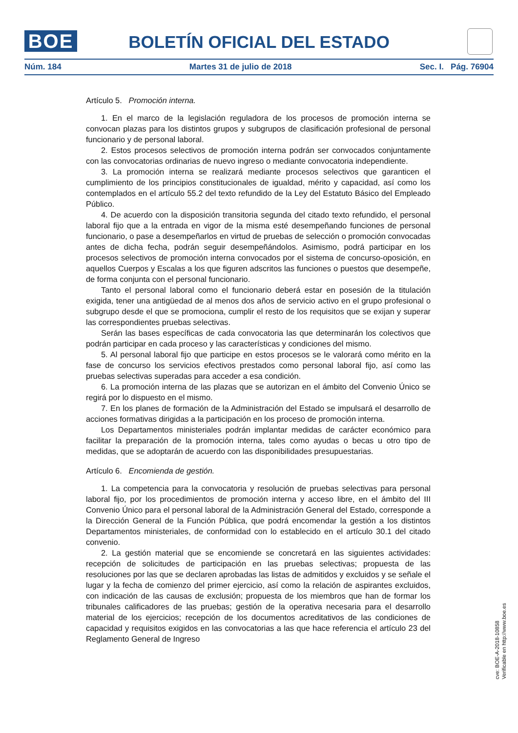BOE
BOLETÍN OFICIAL DEL ESTADO
Núm. 184 Martes 31 de julio de 2018 Sec. I. Pág. 76904
Artículo 5. Promoción interna.
1. En el marco de la legislación reguladora de los procesos de promoción interna se convocan plazas para los distintos grupos y subgrupos de clasificación profesional de personal funcionario y de personal laboral.
2. Estos procesos selectivos de promoción interna podrán ser convocados conjuntamente con las convocatorias ordinarias de nuevo ingreso o mediante convocatoria independiente.
3. La promoción interna se realizará mediante procesos selectivos que garanticen el cumplimiento de los principios constitucionales de igualdad, mérito y capacidad, así como los contemplados en el artículo 55.2 del texto refundido de la Ley del Estatuto Básico del Empleado Público.
4. De acuerdo con la disposición transitoria segunda del citado texto refundido, el personal laboral fijo que a la entrada en vigor de la misma esté desempeñando funciones de personal funcionario, o pase a desempeñarlos en virtud de pruebas de selección o promoción convocadas antes de dicha fecha, podrán seguir desempeñándolos. Asimismo, podrá participar en los procesos selectivos de promoción interna convocados por el sistema de concurso-oposición, en aquellos Cuerpos y Escalas a los que figuren adscritos las funciones o puestos que desempeñe, de forma conjunta con el personal funcionario.
Tanto el personal laboral como el funcionario deberá estar en posesión de la titulación exigida, tener una antigüedad de al menos dos años de servicio activo en el grupo profesional o subgrupo desde el que se promociona, cumplir el resto de los requisitos que se exijan y superar las correspondientes pruebas selectivas.
Serán las bases específicas de cada convocatoria las que determinarán los colectivos que podrán participar en cada proceso y las características y condiciones del mismo.
5. Al personal laboral fijo que participe en estos procesos se le valorará como mérito en la fase de concurso los servicios efectivos prestados como personal laboral fijo, así como las pruebas selectivas superadas para acceder a esa condición.
6. La promoción interna de las plazas que se autorizan en el ámbito del Convenio Único se regirá por lo dispuesto en el mismo.
7. En los planes de formación de la Administración del Estado se impulsará el desarrollo de acciones formativas dirigidas a la participación en los proceso de promoción interna.
Los Departamentos ministeriales podrán implantar medidas de carácter económico para facilitar la preparación de la promoción interna, tales como ayudas o becas u otro tipo de medidas, que se adoptarán de acuerdo con las disponibilidades presupuestarias.
Artículo 6. Encomienda de gestión.
1. La competencia para la convocatoria y resolución de pruebas selectivas para personal laboral fijo, por los procedimientos de promoción interna y acceso libre, en el ámbito del III Convenio Único para el personal laboral de la Administración General del Estado, corresponde a la Dirección General de la Función Pública, que podrá encomendar la gestión a los distintos Departamentos ministeriales, de conformidad con lo establecido en el artículo 30.1 del citado convenio.
2. La gestión material que se encomiende se concretará en las siguientes actividades: recepción de solicitudes de participación en las pruebas selectivas; propuesta de las resoluciones por las que se declaren aprobadas las listas de admitidos y excluidos y se señale el lugar y la fecha de comienzo del primer ejercicio, así como la relación de aspirantes excluidos, con indicación de las causas de exclusión; propuesta de los miembros que han de formar los tribunales calificadores de las pruebas; gestión de la operativa necesaria para el desarrollo material de los ejercicios; recepción de los documentos acreditativos de las condiciones de capacidad y requisitos exigidos en las convocatorias a las que hace referencia el artículo 23 del Reglamento General de Ingreso
cve: BOE-A-2018-10858
Verificable en http://www.boe.es